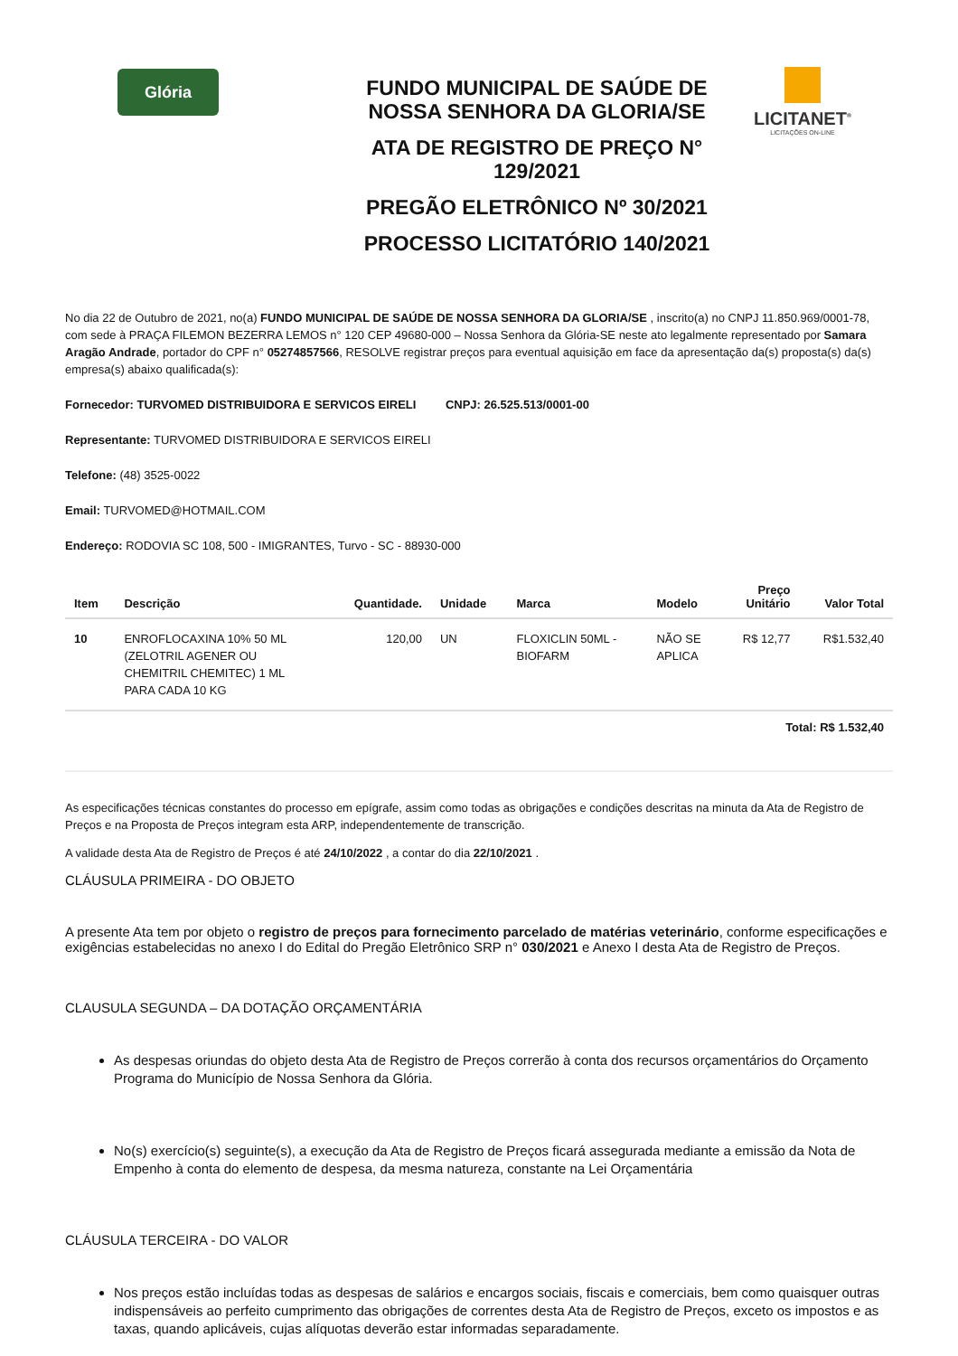Glória
FUNDO MUNICIPAL DE SAÚDE DE NOSSA SENHORA DA GLORIA/SE
ATA DE REGISTRO DE PREÇO N° 129/2021
PREGÃO ELETRÔNICO Nº 30/2021
PROCESSO LICITATÓRIO 140/2021
LICITANET<sup>®</sup>
LICITAÇÕES ON-LINE
No dia 22 de Outubro de 2021, no(a) FUNDO MUNICIPAL DE SAÚDE DE NOSSA SENHORA DA GLORIA/SE , inscrito(a) no CNPJ 11.850.969/0001-78, com sede à PRAÇA FILEMON BEZERRA LEMOS n° 120 CEP 49680-000 – Nossa Senhora da Glória-SE neste ato legalmente representado por Samara Aragão Andrade, portador do CPF n° 05274857566, RESOLVE registrar preços para eventual aquisição em face da apresentação da(s) proposta(s) da(s) empresa(s) abaixo qualificada(s):
Fornecedor: TURVOMED DISTRIBUIDORA E SERVICOS EIRELI CNPJ: 26.525.513/0001-00
Representante: TURVOMED DISTRIBUIDORA E SERVICOS EIRELI
Telefone: (48) 3525-0022
Email: TURVOMED@HOTMAIL.COM
Endereço: RODOVIA SC 108, 500 - IMIGRANTES, Turvo - SC - 88930-000
| Item | Descrição | Quantidade. | Unidade | Marca | Modelo | Preço Unitário | Valor Total |
| --- | --- | --- | --- | --- | --- | --- | --- |
| 10 | ENROFLOCAXINA 10% 50 ML (ZELOTRIL AGENER OU CHEMITRIL CHEMITEC) 1 ML PARA CADA 10 KG | 120,00 | UN | FLOXICLIN 50ML - BIOFARM | NÃO SE APLICA | R$ 12,77 | R$1.532,40 |
Total: R$ 1.532,40
As especificações técnicas constantes do processo em epígrafe, assim como todas as obrigações e condições descritas na minuta da Ata de Registro de Preços e na Proposta de Preços integram esta ARP, independentemente de transcrição.
A validade desta Ata de Registro de Preços é até 24/10/2022 , a contar do dia 22/10/2021 .
CLÁUSULA PRIMEIRA - DO OBJETO
A presente Ata tem por objeto o registro de preços para fornecimento parcelado de matérias veterinário, conforme especificações e exigências estabelecidas no anexo I do Edital do Pregão Eletrônico SRP n° 030/2021 e Anexo I desta Ata de Registro de Preços.
CLAUSULA SEGUNDA – DA DOTAÇÃO ORÇAMENTÁRIA
As despesas oriundas do objeto desta Ata de Registro de Preços correrão à conta dos recursos orçamentários do Orçamento Programa do Município de Nossa Senhora da Glória.
No(s) exercício(s) seguinte(s), a execução da Ata de Registro de Preços ficará assegurada mediante a emissão da Nota de Empenho à conta do elemento de despesa, da mesma natureza, constante na Lei Orçamentária
CLÁUSULA TERCEIRA - DO VALOR
Nos preços estão incluídas todas as despesas de salários e encargos sociais, fiscais e comerciais, bem como quaisquer outras indispensáveis ao perfeito cumprimento das obrigações de correntes desta Ata de Registro de Preços, exceto os impostos e as taxas, quando aplicáveis, cujas alíquotas deverão estar informadas separadamente.